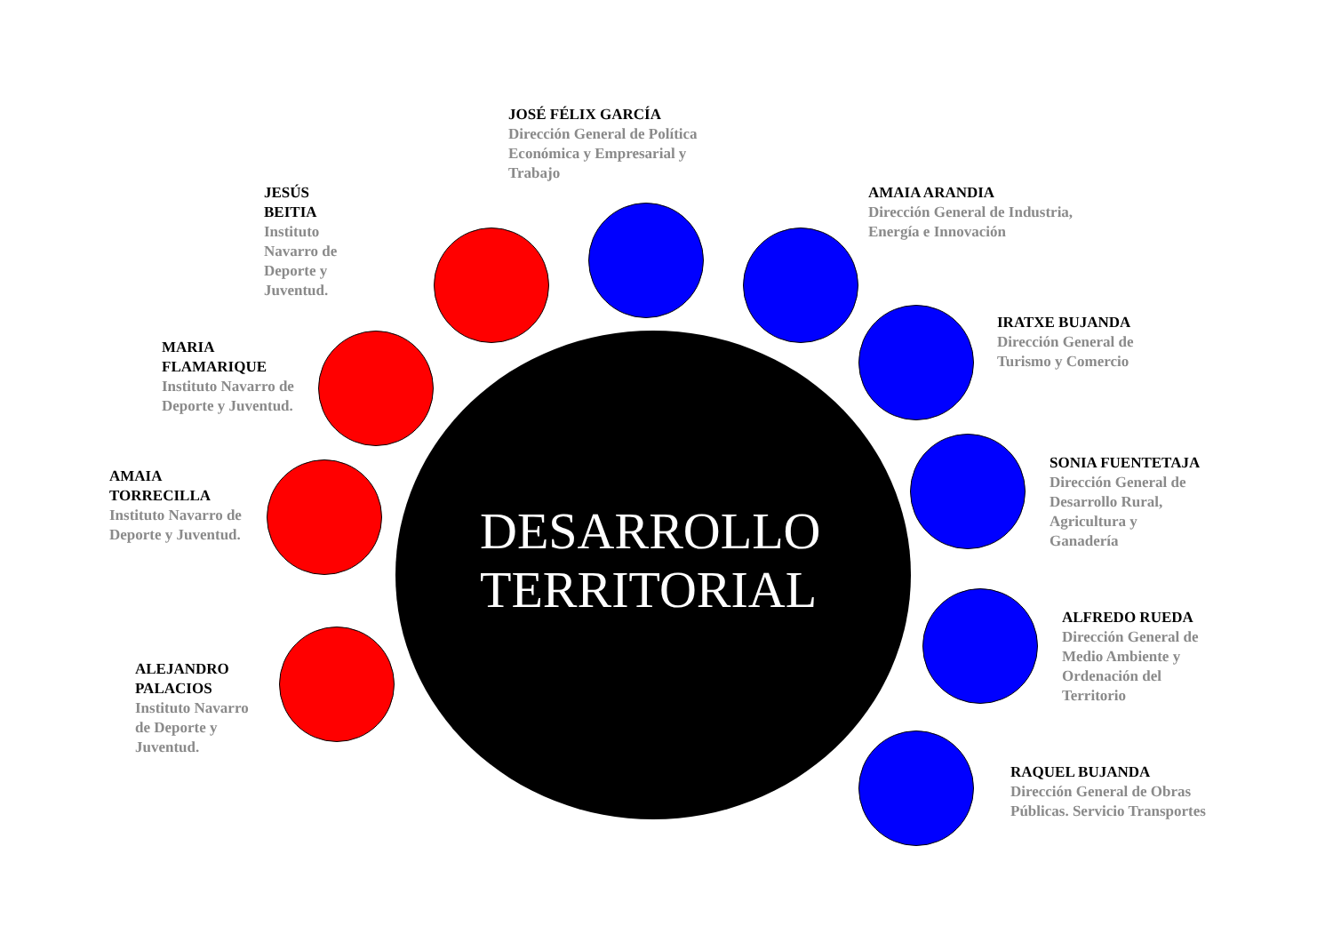JOSÉ FÉLIX GARCÍA
Dirección General de Política Económica y Empresarial y Trabajo
JESÚS BEITIA
Instituto Navarro de Deporte y Juventud.
AMAIA ARANDIA
Dirección General de Industria, Energía e Innovación
MARIA FLAMARIQUE
Instituto Navarro de Deporte y Juventud.
IRATXE BUJANDA
Dirección General de Turismo y Comercio
AMAIA TORRECILLA
Instituto Navarro de Deporte y Juventud.
SONIA FUENTETAJA
Dirección General de Desarrollo Rural, Agricultura y Ganadería
ALFREDO RUEDA
Dirección General de Medio Ambiente y Ordenación del Territorio
ALEJANDRO PALACIOS
Instituto Navarro de Deporte y Juventud.
RAQUEL BUJANDA
Dirección General de Obras Públicas. Servicio Transportes
DESARROLLO TERRITORIAL